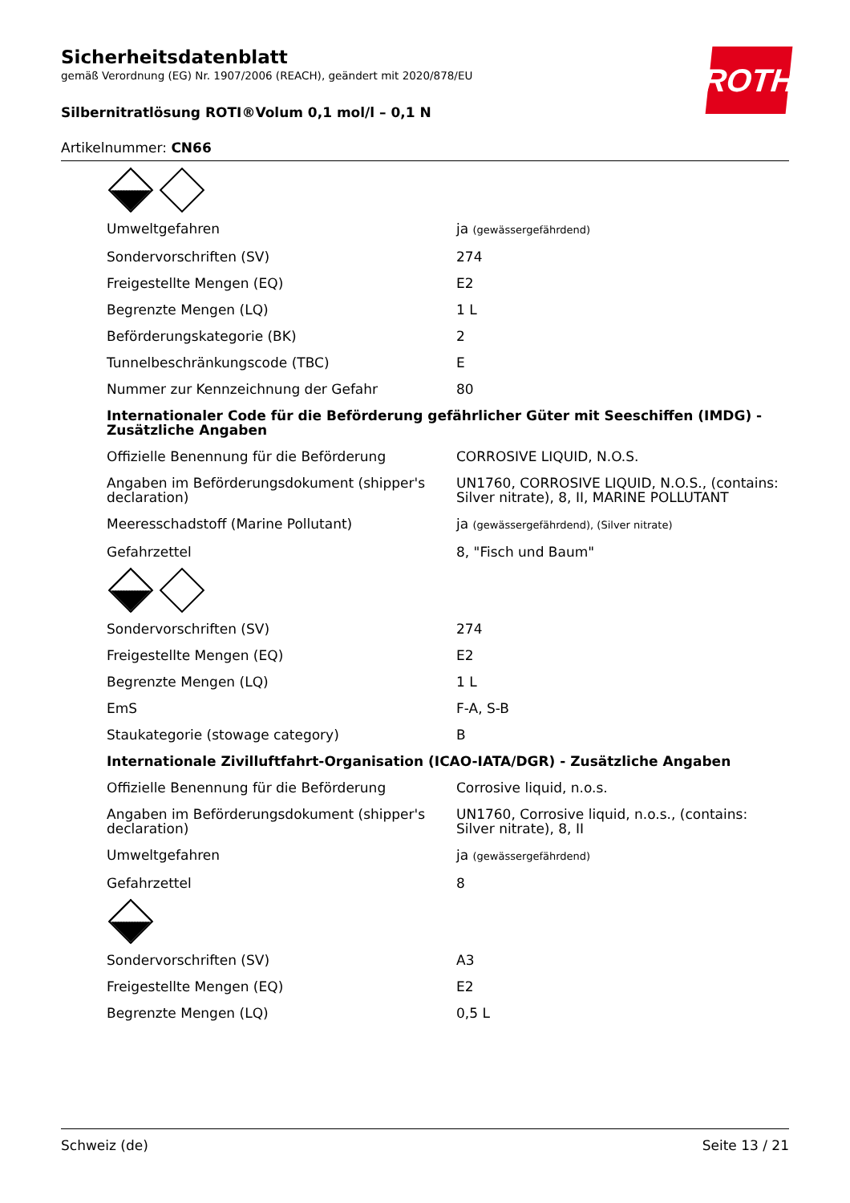ROTH
Sicherheitsdatenblatt
gemäß Verordnung (EG) Nr. 1907/2006 (REACH), geändert mit 2020/878/EU
Silbernitratlösung ROTI®Volum 0,1 mol/l – 0,1 N
Artikelnummer: CN66
| Umweltgefahren | ja (gewässergefährdend) |
| Sondervorschriften (SV) | 274 |
| Freigestellte Mengen (EQ) | E2 |
| Begrenzte Mengen (LQ) | 1 L |
| Beförderungskategorie (BK) | 2 |
| Tunnelbeschränkungscode (TBC) | E |
| Nummer zur Kennzeichnung der Gefahr | 80 |
| Internationaler Code für die Beförderung gefährlicher Güter mit Seeschiffen (IMDG) - Zusätzliche Angaben | |
| Offizielle Benennung für die Beförderung | CORROSIVE LIQUID, N.O.S. |
| Angaben im Beförderungsdokument (shipper's declaration) | UN1760, CORROSIVE LIQUID, N.O.S., (contains: Silver nitrate), 8, II, MARINE POLLUTANT |
| Meeresschadstoff (Marine Pollutant) | ja (gewässergefährdend), (Silver nitrate) |
| Gefahrzettel | 8, "Fisch und Baum" |
| Sondervorschriften (SV) | 274 |
| Freigestellte Mengen (EQ) | E2 |
| Begrenzte Mengen (LQ) | 1 L |
| EmS | F-A, S-B |
| Staukategorie (stowage category) | B |
| Internationale Zivilluftfahrt-Organisation (ICAO-IATA/DGR) - Zusätzliche Angaben | |
| Offizielle Benennung für die Beförderung | Corrosive liquid, n.o.s. |
| Angaben im Beförderungsdokument (shipper's declaration) | UN1760, Corrosive liquid, n.o.s., (contains: Silver nitrate), 8, II |
| Umweltgefahren | ja (gewässergefährdend) |
| Gefahrzettel | 8 |
| Sondervorschriften (SV) | A3 |
| Freigestellte Mengen (EQ) | E2 |
| Begrenzte Mengen (LQ) | 0,5 L |
Schweiz (de) Seite 13 / 21